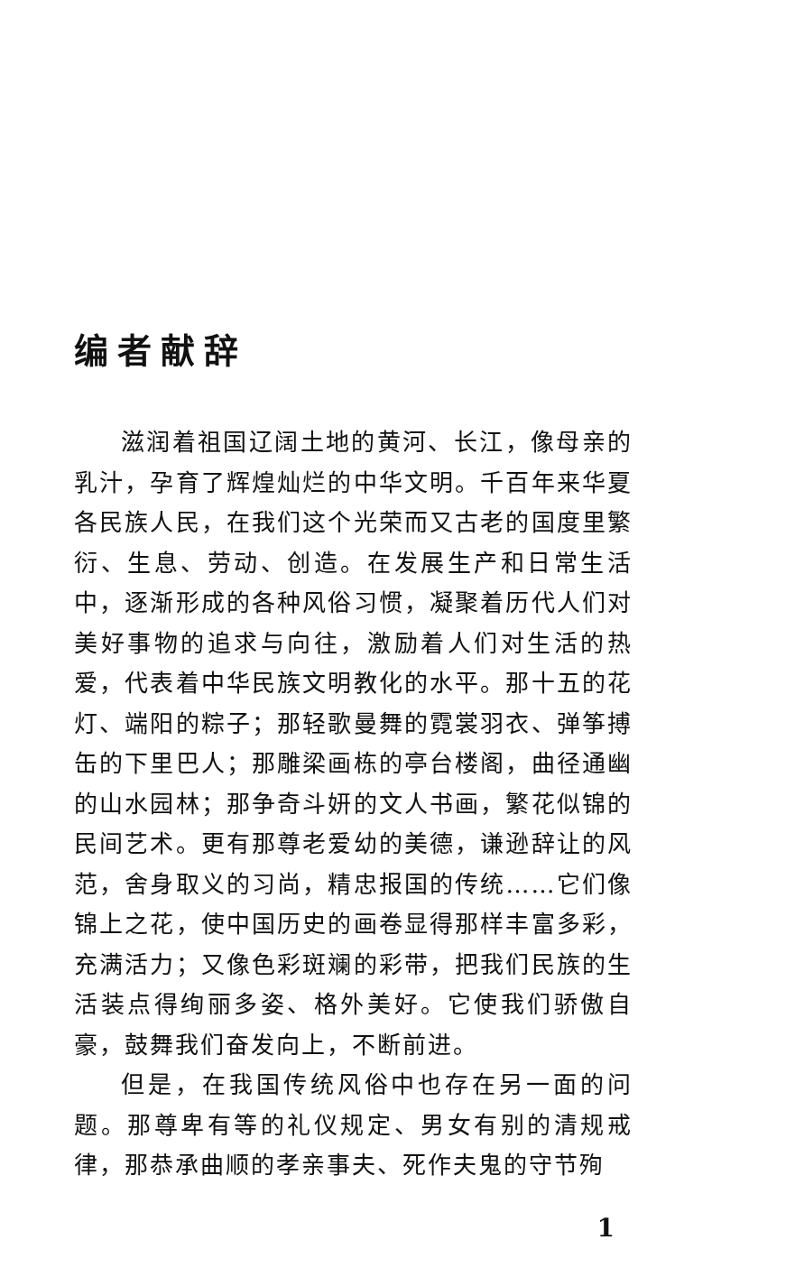编者献辞
滋润着祖国辽阔土地的黄河、长江，像母亲的乳汁，孕育了辉煌灿烂的中华文明。千百年来华夏各民族人民，在我们这个光荣而又古老的国度里繁衍、生息、劳动、创造。在发展生产和日常生活中，逐渐形成的各种风俗习惯，凝聚着历代人们对美好事物的追求与向往，激励着人们对生活的热爱，代表着中华民族文明教化的水平。那十五的花灯、端阳的粽子；那轻歌曼舞的霓裳羽衣、弹筝搏缶的下里巴人；那雕梁画栋的亭台楼阁，曲径通幽的山水园林；那争奇斗妍的文人书画，繁花似锦的民间艺术。更有那尊老爱幼的美德，谦逊辞让的风范，舍身取义的习尚，精忠报国的传统……它们像锦上之花，使中国历史的画卷显得那样丰富多彩，充满活力；又像色彩斑斓的彩带，把我们民族的生活装点得绚丽多姿、格外美好。它使我们骄傲自豪，鼓舞我们奋发向上，不断前进。
但是，在我国传统风俗中也存在另一面的问题。那尊卑有等的礼仪规定、男女有别的清规戒律，那恭承曲顺的孝亲事夫、死作夫鬼的守节殉
1